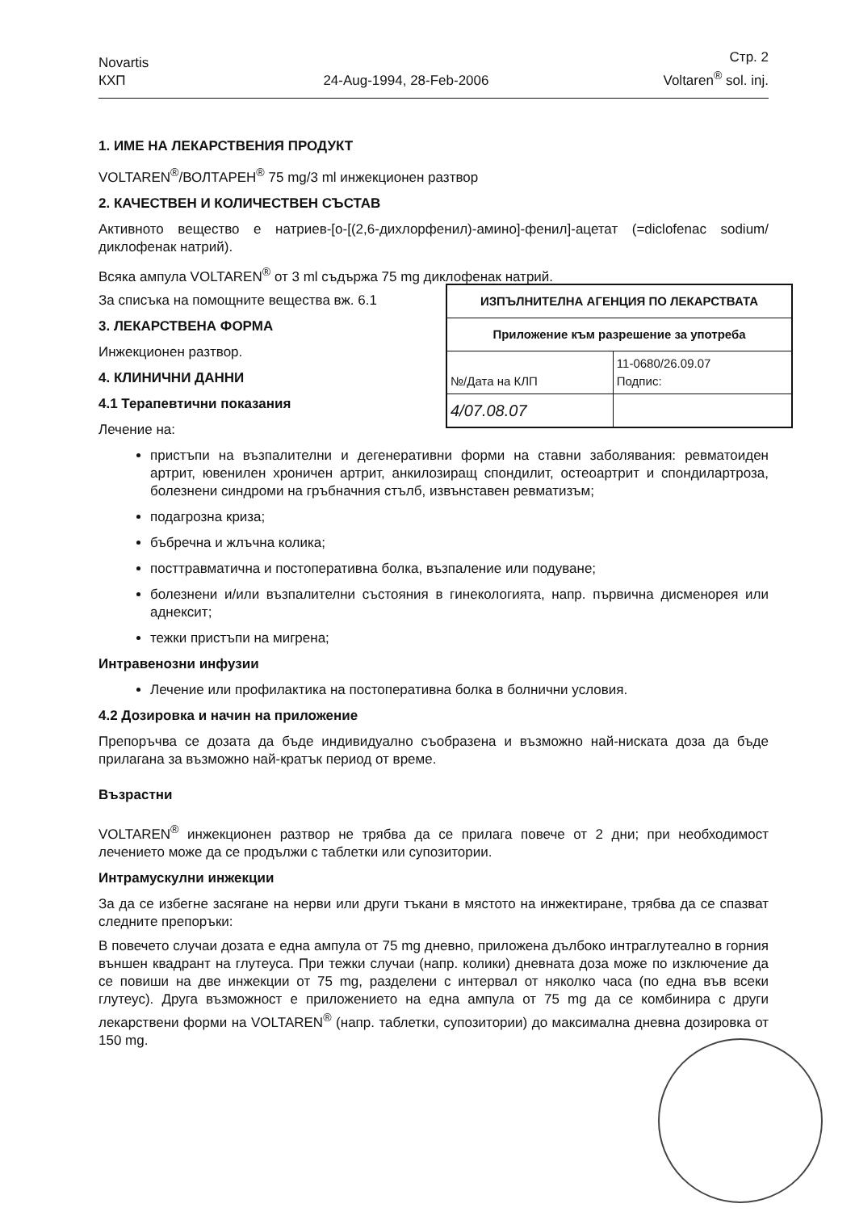Novartis
КХП
24-Aug-1994, 28-Feb-2006
Стр. 2
Voltaren<sup>®</sup> sol. inj.
1. ИМЕ НА ЛЕКАРСТВЕНИЯ ПРОДУКТ
VOLTAREN<sup>®</sup>/ВОЛТАРЕН<sup>®</sup> 75 mg/3 ml инжекционен разтвор
2. КАЧЕСТВЕН И КОЛИЧЕСТВЕН СЪСТАВ
Активното вещество е натриев-[o-[(2,6-дихлорфенил)-амино]-фенил]-ацетат (=diclofenac sodium/диклофенак натрий).
Всяка ампула VOLTAREN<sup>®</sup> от 3 ml съдържа 75 mg диклофенак натрий.
| ИЗПЪЛНИТЕЛНА АГЕНЦИЯ ПО ЛЕКАРСТВАТА | |
| Приложение към разрешение за употреба | |
| №/Дата на КЛП | 11-0680/26.09.07 Подпис: |
| 4/07.08.07 | |
За списъка на помощните вещества вж. 6.1
3. ЛЕКАРСТВЕНА ФОРМА
Инжекционен разтвор.
4. КЛИНИЧНИ ДАННИ
4.1 Терапевтични показания
Лечение на:
пристъпи на възпалителни и дегенеративни форми на ставни заболявания: ревматоиден артрит, ювенилен хроничен артрит, анкилозиращ спондилит, остеоартрит и спондилартроза, болезнени синдроми на гръбначния стълб, извънставен ревматизъм;
подагрозна криза;
бъбречна и жлъчна колика;
посттравматична и постоперативна болка, възпаление или подуване;
болезнени и/или възпалителни състояния в гинекологията, напр. първична дисменорея или аднексит;
тежки пристъпи на мигрена;
Интравенозни инфузии
Лечение или профилактика на постоперативна болка в болнични условия.
4.2 Дозировка и начин на приложение
Препоръчва се дозата да бъде индивидуално съобразена и възможно най-ниската доза да бъде прилагана за възможно най-кратък период от време.
Възрастни
VOLTAREN<sup>®</sup> инжекционен разтвор не трябва да се прилага повече от 2 дни; при необходимост лечението може да се продължи с таблетки или супозитории.
Интрамускулни инжекции
За да се избегне засягане на нерви или други тъкани в мястото на инжектиране, трябва да се спазват следните препоръки:
В повечето случаи дозата е една ампула от 75 mg дневно, приложена дълбоко интраглутеално в горния външен квадрант на глутеуса. При тежки случаи (напр. колики) дневната доза може по изключение да се повиши на две инжекции от 75 mg, разделени с интервал от няколко часа (по една във всеки глутеус). Друга възможност е приложението на една ампула от 75 mg да се комбинира с други лекарствени форми на VOLTAREN<sup>®</sup> (напр. таблетки, супозитории) до максимална дневна дозировка от 150 mg.